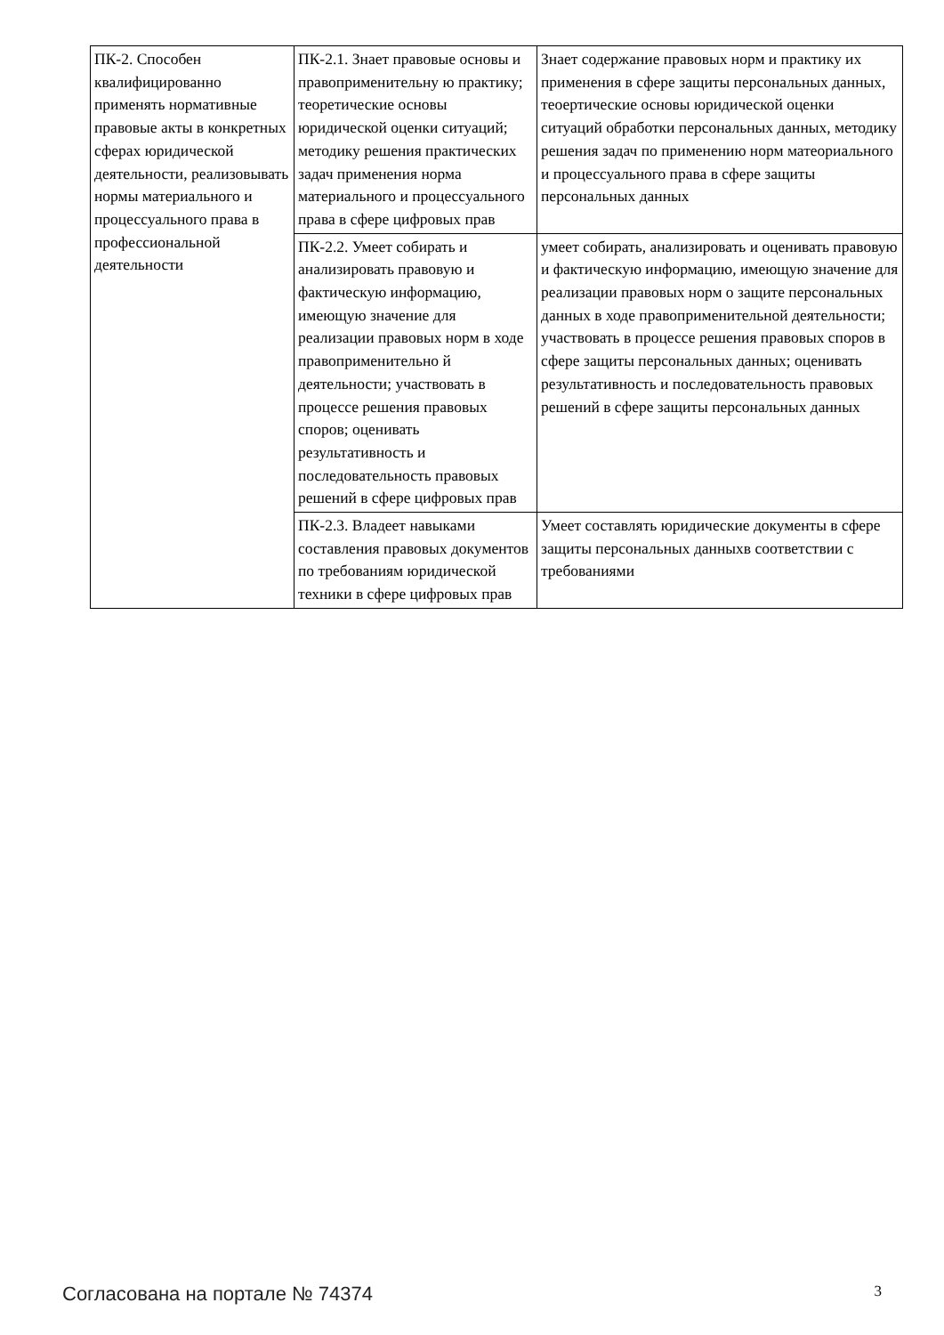| ПК-2. Способен квалифицированно применять нормативные правовые акты в конкретных сферах юридической деятельности, реализовывать нормы материального и процессуального права в профессиональной деятельности | ПК-2.1. Знает правовые основы и правоприменительну ю практику; теоретические основы юридической оценки ситуаций; методику решения практических задач применения норма материального и процессуального права в сфере цифровых прав | Знает содержание правовых норм и практику их применения в сфере защиты персональных данных, теоертические основы юридической оценки ситуаций обработки персональных данных, методику решения задач по применению норм матеориального и процессуального права в сфере защиты персональных данных |
| | ПК-2.2. Умеет собирать и анализировать правовую и фактическую информацию, имеющую значение для реализации правовых норм в ходе правоприменительно й деятельности; участвовать в процессе решения правовых споров; оценивать результативность и последовательность правовых решений в сфере цифровых прав | умеет собирать, анализировать и оценивать правовую и фактическую информацию, имеющую значение для реализации правовых норм о защите персональных данных в ходе правоприменительной деятельности; участвовать в процессе решения правовых споров в сфере защиты персональных данных; оценивать результативность и последовательность правовых решений в сфере защиты персональных данных |
| | ПК-2.3. Владеет навыками составления правовых документов по требованиям юридической техники в сфере цифровых прав | Умеет составлять юридические документы в сфере защиты персональных данныхв соответствии с требованиями |
Согласована на портале № 74374 3